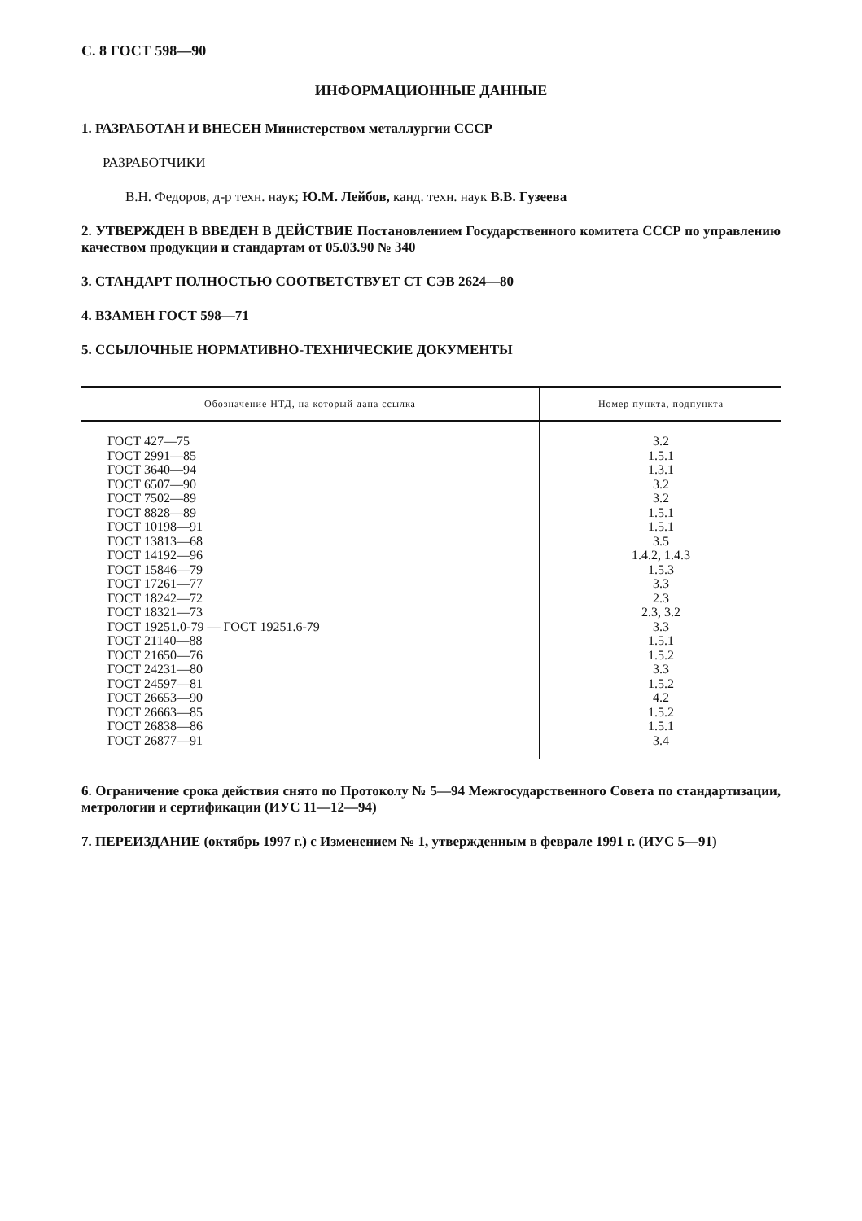С. 8 ГОСТ 598—90
ИНФОРМАЦИОННЫЕ ДАННЫЕ
1. РАЗРАБОТАН И ВНЕСЕН Министерством металлургии СССР
РАЗРАБОТЧИКИ
В.Н. Федоров, д-р техн. наук; Ю.М. Лейбов, канд. техн. наук В.В. Гузеева
2. УТВЕРЖДЕН В ВВЕДЕН В ДЕЙСТВИЕ Постановлением Государственного комитета СССР по управлению качеством продукции и стандартам от 05.03.90 № 340
3. СТАНДАРТ ПОЛНОСТЬЮ СООТВЕТСТВУЕТ СТ СЭВ 2624—80
4. ВЗАМЕН ГОСТ 598—71
5. ССЫЛОЧНЫЕ НОРМАТИВНО-ТЕХНИЧЕСКИЕ ДОКУМЕНТЫ
| Обозначение НТД, на который дана ссылка | Номер пункта, подпункта |
| --- | --- |
| ГОСТ 427—75 | 3.2 |
| ГОСТ 2991—85 | 1.5.1 |
| ГОСТ 3640—94 | 1.3.1 |
| ГОСТ 6507—90 | 3.2 |
| ГОСТ 7502—89 | 3.2 |
| ГОСТ 8828—89 | 1.5.1 |
| ГОСТ 10198—91 | 1.5.1 |
| ГОСТ 13813—68 | 3.5 |
| ГОСТ 14192—96 | 1.4.2, 1.4.3 |
| ГОСТ 15846—79 | 1.5.3 |
| ГОСТ 17261—77 | 3.3 |
| ГОСТ 18242—72 | 2.3 |
| ГОСТ 18321—73 | 2.3, 3.2 |
| ГОСТ 19251.0-79 — ГОСТ 19251.6-79 | 3.3 |
| ГОСТ 21140—88 | 1.5.1 |
| ГОСТ 21650—76 | 1.5.2 |
| ГОСТ 24231—80 | 3.3 |
| ГОСТ 24597—81 | 1.5.2 |
| ГОСТ 26653—90 | 4.2 |
| ГОСТ 26663—85 | 1.5.2 |
| ГОСТ 26838—86 | 1.5.1 |
| ГОСТ 26877—91 | 3.4 |
6. Ограничение срока действия снято по Протоколу № 5—94 Межгосударственного Совета по стандартизации, метрологии и сертификации (ИУС 11—12—94)
7. ПЕРЕИЗДАНИЕ (октябрь 1997 г.) с Изменением № 1, утвержденным в феврале 1991 г. (ИУС 5—91)